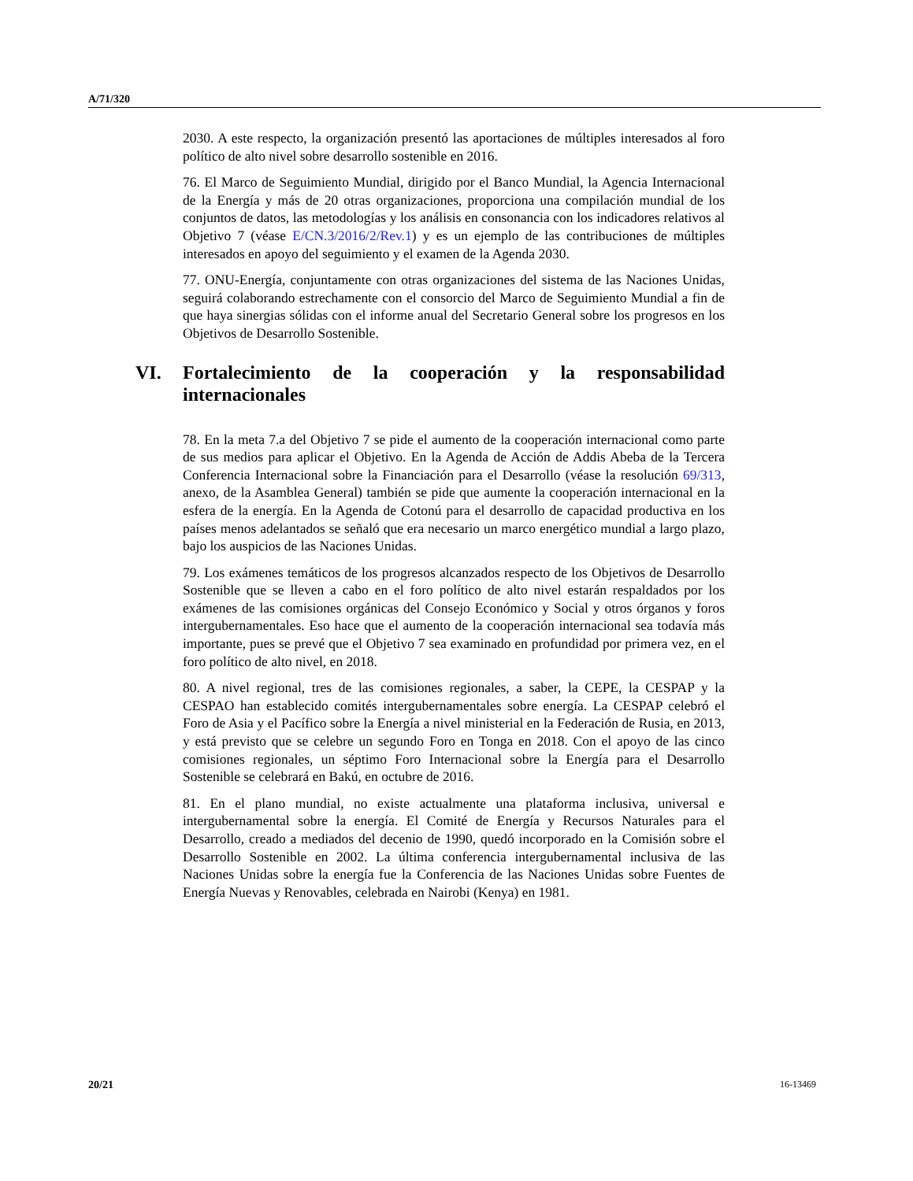A/71/320
2030. A este respecto, la organización presentó las aportaciones de múltiples interesados al foro político de alto nivel sobre desarrollo sostenible en 2016.
76. El Marco de Seguimiento Mundial, dirigido por el Banco Mundial, la Agencia Internacional de la Energía y más de 20 otras organizaciones, proporciona una compilación mundial de los conjuntos de datos, las metodologías y los análisis en consonancia con los indicadores relativos al Objetivo 7 (véase E/CN.3/2016/2/Rev.1) y es un ejemplo de las contribuciones de múltiples interesados en apoyo del seguimiento y el examen de la Agenda 2030.
77. ONU-Energía, conjuntamente con otras organizaciones del sistema de las Naciones Unidas, seguirá colaborando estrechamente con el consorcio del Marco de Seguimiento Mundial a fin de que haya sinergias sólidas con el informe anual del Secretario General sobre los progresos en los Objetivos de Desarrollo Sostenible.
VI. Fortalecimiento de la cooperación y la responsabilidad internacionales
78. En la meta 7.a del Objetivo 7 se pide el aumento de la cooperación internacional como parte de sus medios para aplicar el Objetivo. En la Agenda de Acción de Addis Abeba de la Tercera Conferencia Internacional sobre la Financiación para el Desarrollo (véase la resolución 69/313, anexo, de la Asamblea General) también se pide que aumente la cooperación internacional en la esfera de la energía. En la Agenda de Cotonú para el desarrollo de capacidad productiva en los países menos adelantados se señaló que era necesario un marco energético mundial a largo plazo, bajo los auspicios de las Naciones Unidas.
79. Los exámenes temáticos de los progresos alcanzados respecto de los Objetivos de Desarrollo Sostenible que se lleven a cabo en el foro político de alto nivel estarán respaldados por los exámenes de las comisiones orgánicas del Consejo Económico y Social y otros órganos y foros intergubernamentales. Eso hace que el aumento de la cooperación internacional sea todavía más importante, pues se prevé que el Objetivo 7 sea examinado en profundidad por primera vez, en el foro político de alto nivel, en 2018.
80. A nivel regional, tres de las comisiones regionales, a saber, la CEPE, la CESPAP y la CESPAO han establecido comités intergubernamentales sobre energía. La CESPAP celebró el Foro de Asia y el Pacífico sobre la Energía a nivel ministerial en la Federación de Rusia, en 2013, y está previsto que se celebre un segundo Foro en Tonga en 2018. Con el apoyo de las cinco comisiones regionales, un séptimo Foro Internacional sobre la Energía para el Desarrollo Sostenible se celebrará en Bakú, en octubre de 2016.
81. En el plano mundial, no existe actualmente una plataforma inclusiva, universal e intergubernamental sobre la energía. El Comité de Energía y Recursos Naturales para el Desarrollo, creado a mediados del decenio de 1990, quedó incorporado en la Comisión sobre el Desarrollo Sostenible en 2002. La última conferencia intergubernamental inclusiva de las Naciones Unidas sobre la energía fue la Conferencia de las Naciones Unidas sobre Fuentes de Energía Nuevas y Renovables, celebrada en Nairobi (Kenya) en 1981.
20/21 16-13469